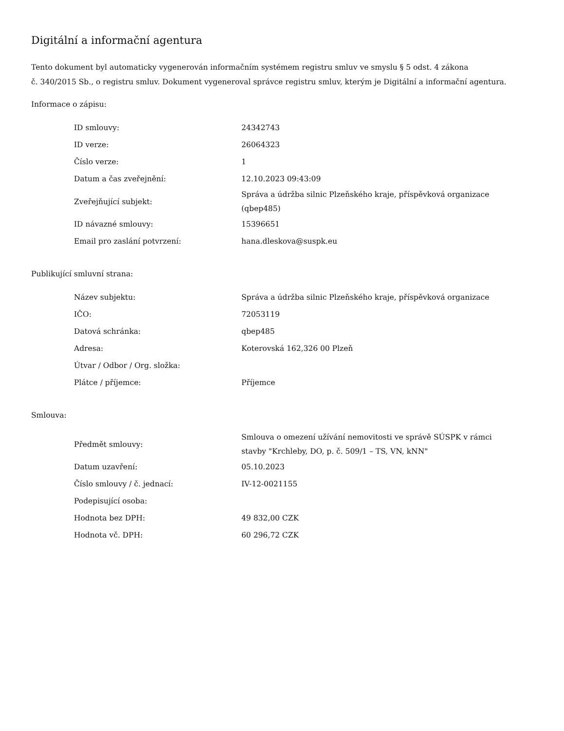Digitální a informační agentura
Tento dokument byl automaticky vygenerován informačním systémem registru smluv ve smyslu § 5 odst. 4 zákona
č. 340/2015 Sb., o registru smluv. Dokument vygeneroval správce registru smluv, kterým je Digitální a informační agentura.
Informace o zápisu:
| ID smlouvy: | 24342743 |
| ID verze: | 26064323 |
| Číslo verze: | 1 |
| Datum a čas zveřejnění: | 12.10.2023 09:43:09 |
| Zveřejňující subjekt: | Správa a údržba silnic Plzeňského kraje, příspěvková organizace (qbep485) |
| ID návazné smlouvy: | 15396651 |
| Email pro zaslání potvrzení: | hana.dleskova@suspk.eu |
Publikující smluvní strana:
| Název subjektu: | Správa a údržba silnic Plzeňského kraje, příspěvková organizace |
| IČO: | 72053119 |
| Datová schránka: | qbep485 |
| Adresa: | Koterovská 162,326 00 Plzeň |
| Útvar / Odbor / Org. složka: | |
| Plátce / příjemce: | Příjemce |
Smlouva:
| Předmět smlouvy: | Smlouva o omezení užívání nemovitosti ve správě SÚSPK v rámci stavby "Krchleby, DO, p. č. 509/1 – TS, VN, kNN" |
| Datum uzavření: | 05.10.2023 |
| Číslo smlouvy / č. jednací: | IV-12-0021155 |
| Podepisující osoba: | |
| Hodnota bez DPH: | 49 832,00 CZK |
| Hodnota vč. DPH: | 60 296,72 CZK |